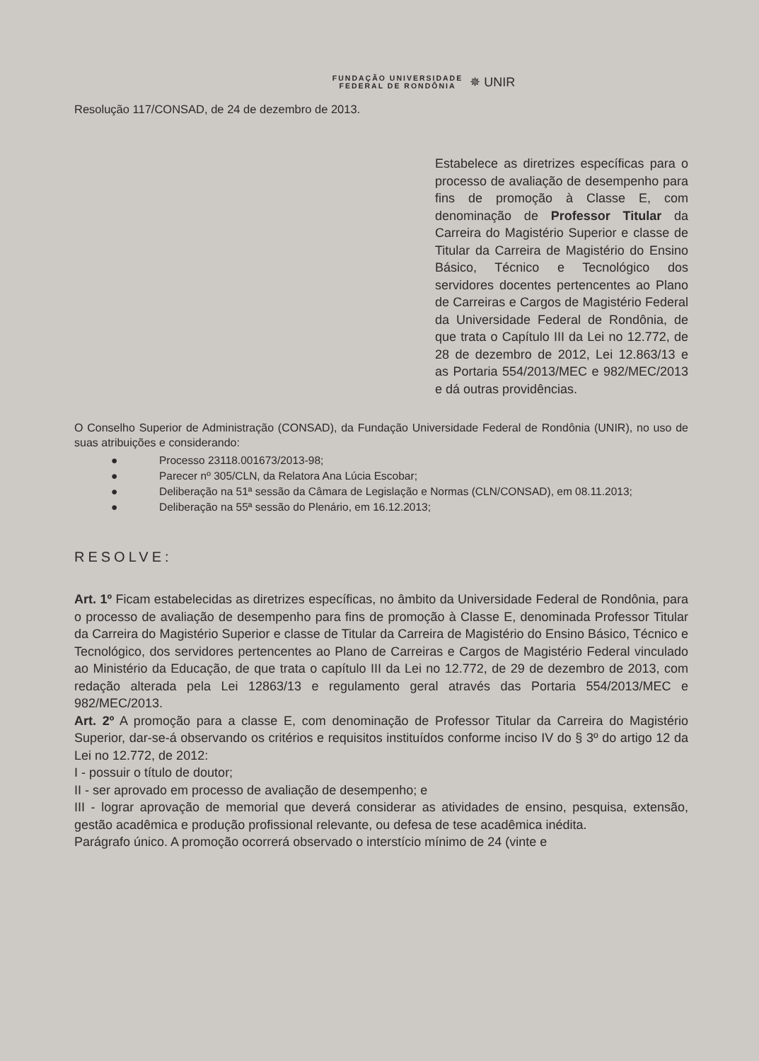FUNDAÇÃO UNIVERSIDADE
FEDERAL DE RONDÔNIA
✵ UNIR
Resolução 117/CONSAD, de 24 de dezembro de 2013.
Estabelece as diretrizes específicas para o processo de avaliação de desempenho para fins de promoção à Classe E, com denominação de Professor Titular da Carreira do Magistério Superior e classe de Titular da Carreira de Magistério do Ensino Básico, Técnico e Tecnológico dos servidores docentes pertencentes ao Plano de Carreiras e Cargos de Magistério Federal da Universidade Federal de Rondônia, de que trata o Capítulo III da Lei no 12.772, de 28 de dezembro de 2012, Lei 12.863/13 e as Portaria 554/2013/MEC e 982/MEC/2013 e dá outras providências.
O Conselho Superior de Administração (CONSAD), da Fundação Universidade Federal de Rondônia (UNIR), no uso de suas atribuições e considerando:
● Processo 23118.001673/2013-98;
● Parecer nº 305/CLN, da Relatora Ana Lúcia Escobar;
● Deliberação na 51ª sessão da Câmara de Legislação e Normas (CLN/CONSAD), em 08.11.2013;
● Deliberação na 55ª sessão do Plenário, em 16.12.2013;
RESOLVE:
Art. 1º Ficam estabelecidas as diretrizes específicas, no âmbito da Universidade Federal de Rondônia, para o processo de avaliação de desempenho para fins de promoção à Classe E, denominada Professor Titular da Carreira do Magistério Superior e classe de Titular da Carreira de Magistério do Ensino Básico, Técnico e Tecnológico, dos servidores pertencentes ao Plano de Carreiras e Cargos de Magistério Federal vinculado ao Ministério da Educação, de que trata o capítulo III da Lei no 12.772, de 29 de dezembro de 2013, com redação alterada pela Lei 12863/13 e regulamento geral através das Portaria 554/2013/MEC e 982/MEC/2013.
Art. 2º A promoção para a classe E, com denominação de Professor Titular da Carreira do Magistério Superior, dar-se-á observando os critérios e requisitos instituídos conforme inciso IV do § 3º do artigo 12 da Lei no 12.772, de 2012:
I - possuir o título de doutor;
II - ser aprovado em processo de avaliação de desempenho; e
III - lograr aprovação de memorial que deverá considerar as atividades de ensino, pesquisa, extensão, gestão acadêmica e produção profissional relevante, ou defesa de tese acadêmica inédita.
Parágrafo único. A promoção ocorrerá observado o interstício mínimo de 24 (vinte e